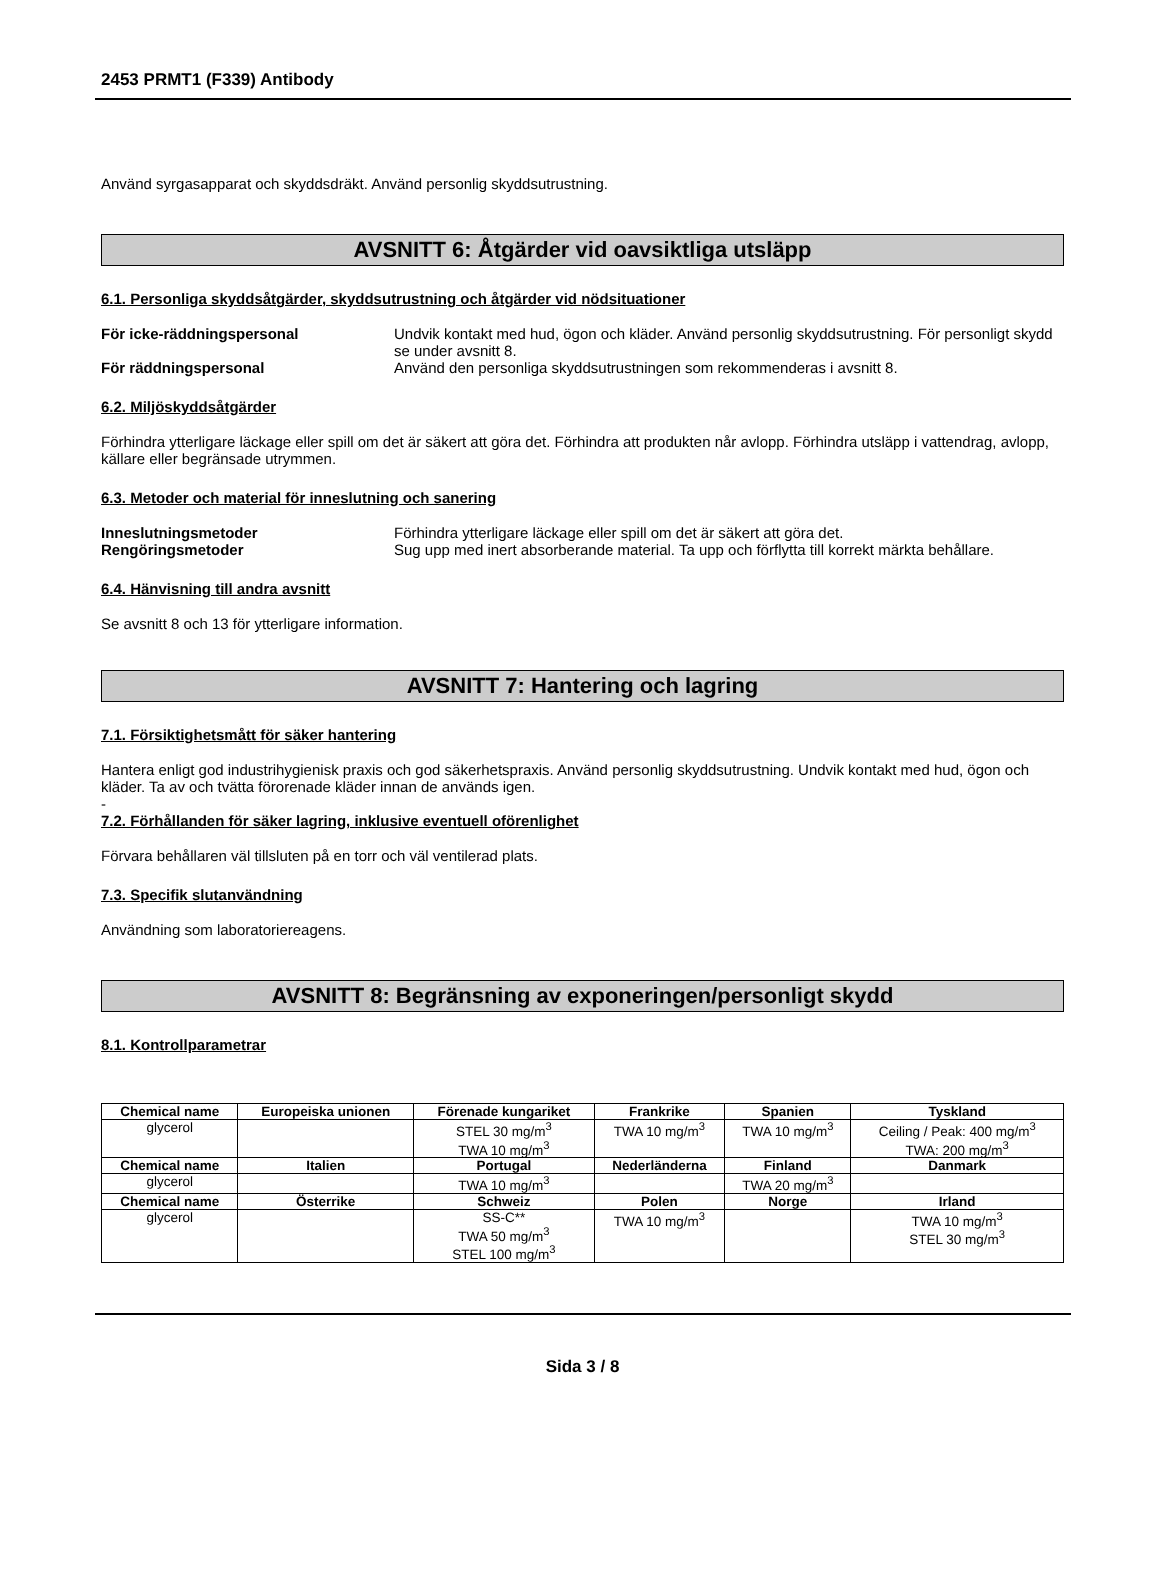2453 PRMT1 (F339) Antibody
Använd syrgasapparat och skyddsdräkt. Använd personlig skyddsutrustning.
AVSNITT 6: Åtgärder vid oavsiktliga utsläpp
6.1. Personliga skyddsåtgärder, skyddsutrustning och åtgärder vid nödsituationer
För icke-räddningspersonal Undvik kontakt med hud, ögon och kläder. Använd personlig skyddsutrustning. För personligt skydd se under avsnitt 8.
För räddningspersonal Använd den personliga skyddsutrustningen som rekommenderas i avsnitt 8.
6.2. Miljöskyddsåtgärder
Förhindra ytterligare läckage eller spill om det är säkert att göra det. Förhindra att produkten når avlopp. Förhindra utsläpp i vattendrag, avlopp, källare eller begränsade utrymmen.
6.3. Metoder och material för inneslutning och sanering
Inneslutningsmetoder Förhindra ytterligare läckage eller spill om det är säkert att göra det.
Rengöringsmetoder Sug upp med inert absorberande material. Ta upp och förflytta till korrekt märkta behållare.
6.4. Hänvisning till andra avsnitt
Se avsnitt 8 och 13 för ytterligare information.
AVSNITT 7: Hantering och lagring
7.1. Försiktighetsmått för säker hantering
Hantera enligt god industrihygienisk praxis och god säkerhetspraxis. Använd personlig skyddsutrustning. Undvik kontakt med hud, ögon och kläder. Ta av och tvätta förorenade kläder innan de används igen.
-
7.2. Förhållanden för säker lagring, inklusive eventuell oförenlighet
Förvara behållaren väl tillsluten på en torr och väl ventilerad plats.
7.3. Specifik slutanvändning
Användning som laboratoriereagens.
AVSNITT 8: Begränsning av exponeringen/personligt skydd
8.1. Kontrollparametrar
| Chemical name | Europeiska unionen | Förenade kungariket | Frankrike | Spanien | Tyskland |
| --- | --- | --- | --- | --- | --- |
| glycerol | | STEL 30 mg/m<sup>3</sup> TWA 10 mg/m<sup>3</sup> | TWA 10 mg/m<sup>3</sup> | TWA 10 mg/m<sup>3</sup> | Ceiling / Peak: 400 mg/m<sup>3</sup> TWA: 200 mg/m<sup>3</sup> |
| Chemical name | Italien | Portugal | Nederländerna | Finland | Danmark |
| glycerol | | TWA 10 mg/m<sup>3</sup> | | TWA 20 mg/m<sup>3</sup> | |
| Chemical name | Österrike | Schweiz | Polen | Norge | Irland |
| glycerol | | SS-C** TWA 50 mg/m<sup>3</sup> STEL 100 mg/m<sup>3</sup> | TWA 10 mg/m<sup>3</sup> | | TWA 10 mg/m<sup>3</sup> STEL 30 mg/m<sup>3</sup> |
Sida 3 / 8